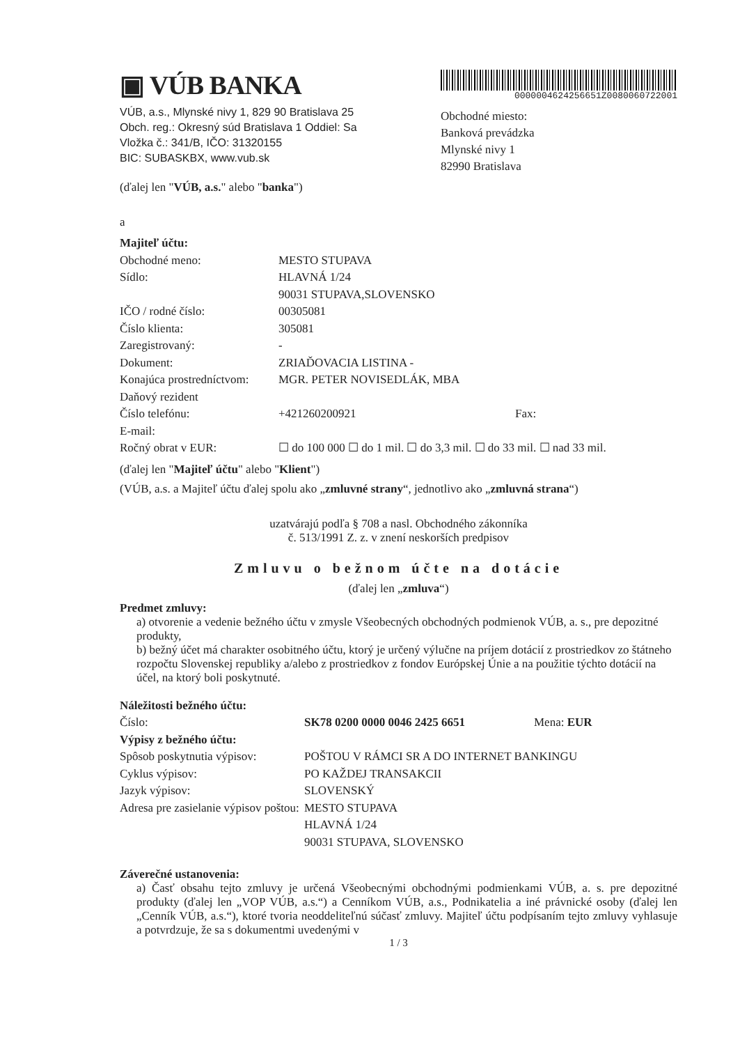▣ VÚB BANKA
VÚB, a.s., Mlynské nivy 1, 829 90 Bratislava 25
Obch. reg.: Okresný súd Bratislava 1 Oddiel: Sa
Vložka č.: 341/B, IČO: 31320155
BIC: SUBASKBX, www.vub.sk
0000004624256651Z0080060722001
Obchodné miesto:
Banková prevádzka
Mlynské nivy 1
82990 Bratislava
(ďalej len "VÚB, a.s." alebo "banka")
a
| Majiteľ účtu: | | |
| Obchodné meno: | MESTO STUPAVA | |
| Sídlo: | HLAVNÁ 1/24 90031 STUPAVA,SLOVENSKO | |
| IČO / rodné číslo: | 00305081 | |
| Číslo klienta: | 305081 | |
| Zaregistrovaný: | - | |
| Dokument: | ZRIAĎOVACIA LISTINA - | |
| Konajúca prostredníctvom: | MGR. PETER NOVISEDLÁK, MBA | |
| Daňový rezident | | |
| Číslo telefónu: | +421260200921 | Fax: |
| E-mail: | | |
| Ročný obrat v EUR: | ☐ do 100 000 ☐ do 1 mil. ☐ do 3,3 mil. ☐ do 33 mil. ☐ nad 33 mil. | |
(ďalej len "Majiteľ účtu" alebo "Klient")
(VÚB, a.s. a Majiteľ účtu ďalej spolu ako „zmluvné strany“, jednotlivo ako „zmluvná strana“)
uzatvárajú podľa § 708 a nasl. Obchodného zákonníka
č. 513/1991 Z. z. v znení neskorších predpisov
Zmluvu o bežnom účte na dotácie
(ďalej len „zmluva“)
Predmet zmluvy:
a) otvorenie a vedenie bežného účtu v zmysle Všeobecných obchodných podmienok VÚB, a. s., pre depozitné produkty,
b) bežný účet má charakter osobitného účtu, ktorý je určený výlučne na príjem dotácií z prostriedkov zo štátneho rozpočtu Slovenskej republiky a/alebo z prostriedkov z fondov Európskej Únie a na použitie týchto dotácií na účel, na ktorý boli poskytnuté.
| Náležitosti bežného účtu: | | |
| Číslo: | SK78 0200 0000 0046 2425 6651 | Mena: EUR |
| Výpisy z bežného účtu: | | |
| Spôsob poskytnutia výpisov: | POŠTOU V RÁMCI SR A DO INTERNET BANKINGU | |
| Cyklus výpisov: | PO KAŽDEJ TRANSAKCII | |
| Jazyk výpisov: | SLOVENSKÝ | |
| Adresa pre zasielanie výpisov poštou: | MESTO STUPAVA HLAVNÁ 1/24 90031 STUPAVA, SLOVENSKO | |
Záverečné ustanovenia:
a) Časť obsahu tejto zmluvy je určená Všeobecnými obchodnými podmienkami VÚB, a. s. pre depozitné produkty (ďalej len „VOP VÚB, a.s.“) a Cenníkom VÚB, a.s., Podnikatelia a iné právnické osoby (ďalej len „Cenník VÚB, a.s.“), ktoré tvoria neoddeliteľnú súčasť zmluvy. Majiteľ účtu podpísaním tejto zmluvy vyhlasuje a potvrdzuje, že sa s dokumentmi uvedenými v
1 / 3